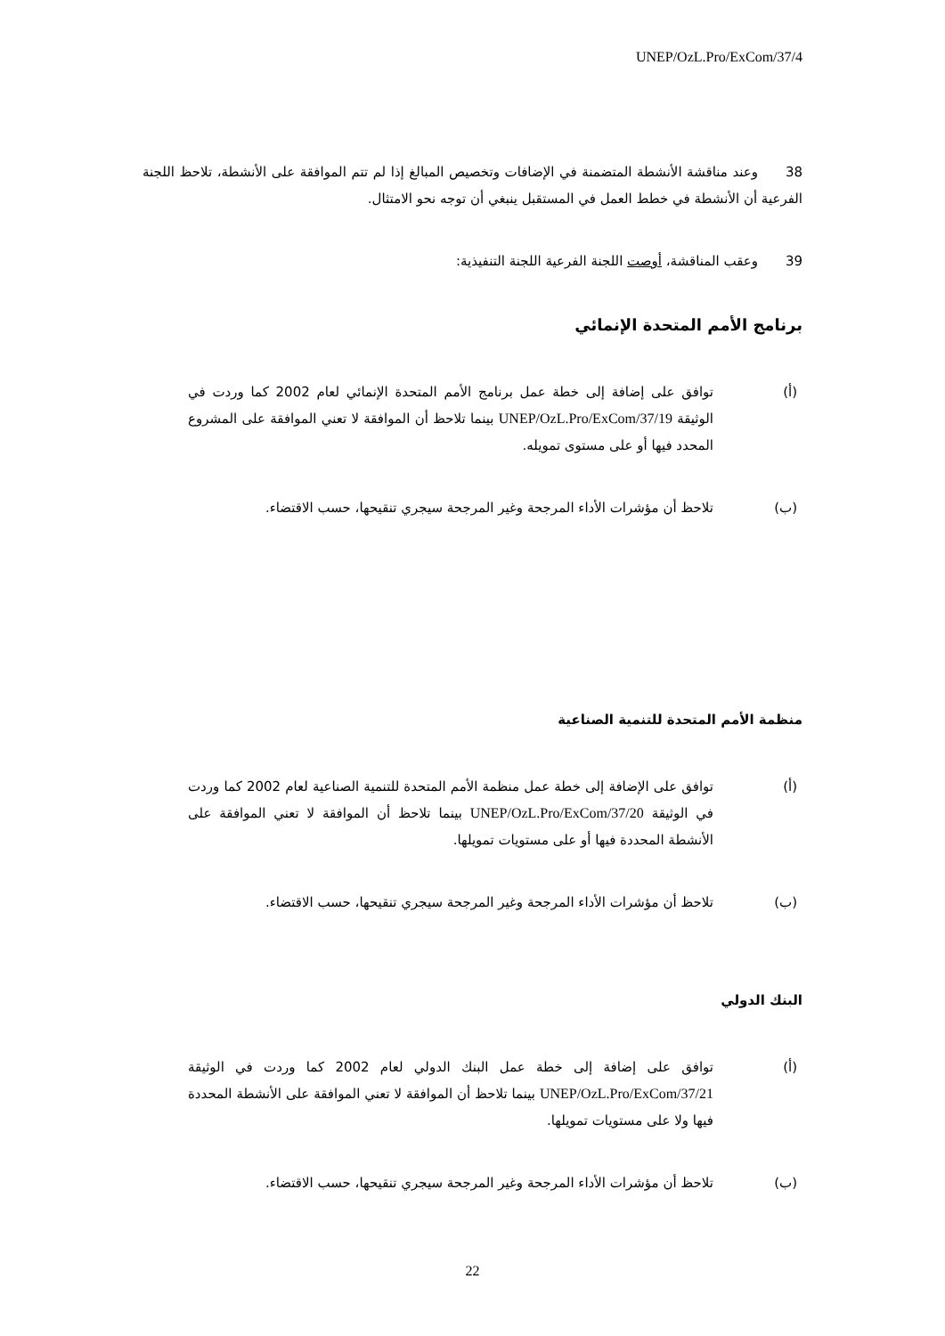UNEP/OzL.Pro/ExCom/37/4
38 وعند مناقشة الأنشطة المتضمنة في الإضافات وتخصيص المبالغ إذا لم تتم الموافقة على الأنشطة، تلاحظ اللجنة الفرعية أن الأنشطة في خطط العمل في المستقبل ينبغي أن توجه نحو الامتثال.
39 وعقب المناقشة، أوصت اللجنة الفرعية اللجنة التنفيذية:
برنامج الأمم المتحدة الإنمائي
(أ) توافق على إضافة إلى خطة عمل برنامج الأمم المتحدة الإنمائي لعام 2002 كما وردت في الوثيقة UNEP/OzL.Pro/ExCom/37/19 بينما تلاحظ أن الموافقة لا تعني الموافقة على المشروع المحدد فيها أو على مستوى تمويله.
(ب) تلاحظ أن مؤشرات الأداء المرجحة وغير المرجحة سيجري تنقيحها، حسب الاقتضاء.
منظمة الأمم المتحدة للتنمية الصناعية
(أ) توافق على الإضافة إلى خطة عمل منظمة الأمم المتحدة للتنمية الصناعية لعام 2002 كما وردت في الوثيقة UNEP/OzL.Pro/ExCom/37/20 بينما تلاحظ أن الموافقة لا تعني الموافقة على الأنشطة المحددة فيها أو على مستويات تمويلها.
(ب) تلاحظ أن مؤشرات الأداء المرجحة وغير المرجحة سيجري تنقيحها، حسب الاقتضاء.
البنك الدولي
(أ) توافق على إضافة إلى خطة عمل البنك الدولي لعام 2002 كما وردت في الوثيقة UNEP/OzL.Pro/ExCom/37/21 بينما تلاحظ أن الموافقة لا تعني الموافقة على الأنشطة المحددة فيها ولا على مستويات تمويلها.
(ب) تلاحظ أن مؤشرات الأداء المرجحة وغير المرجحة سيجري تنقيحها، حسب الاقتضاء.
22